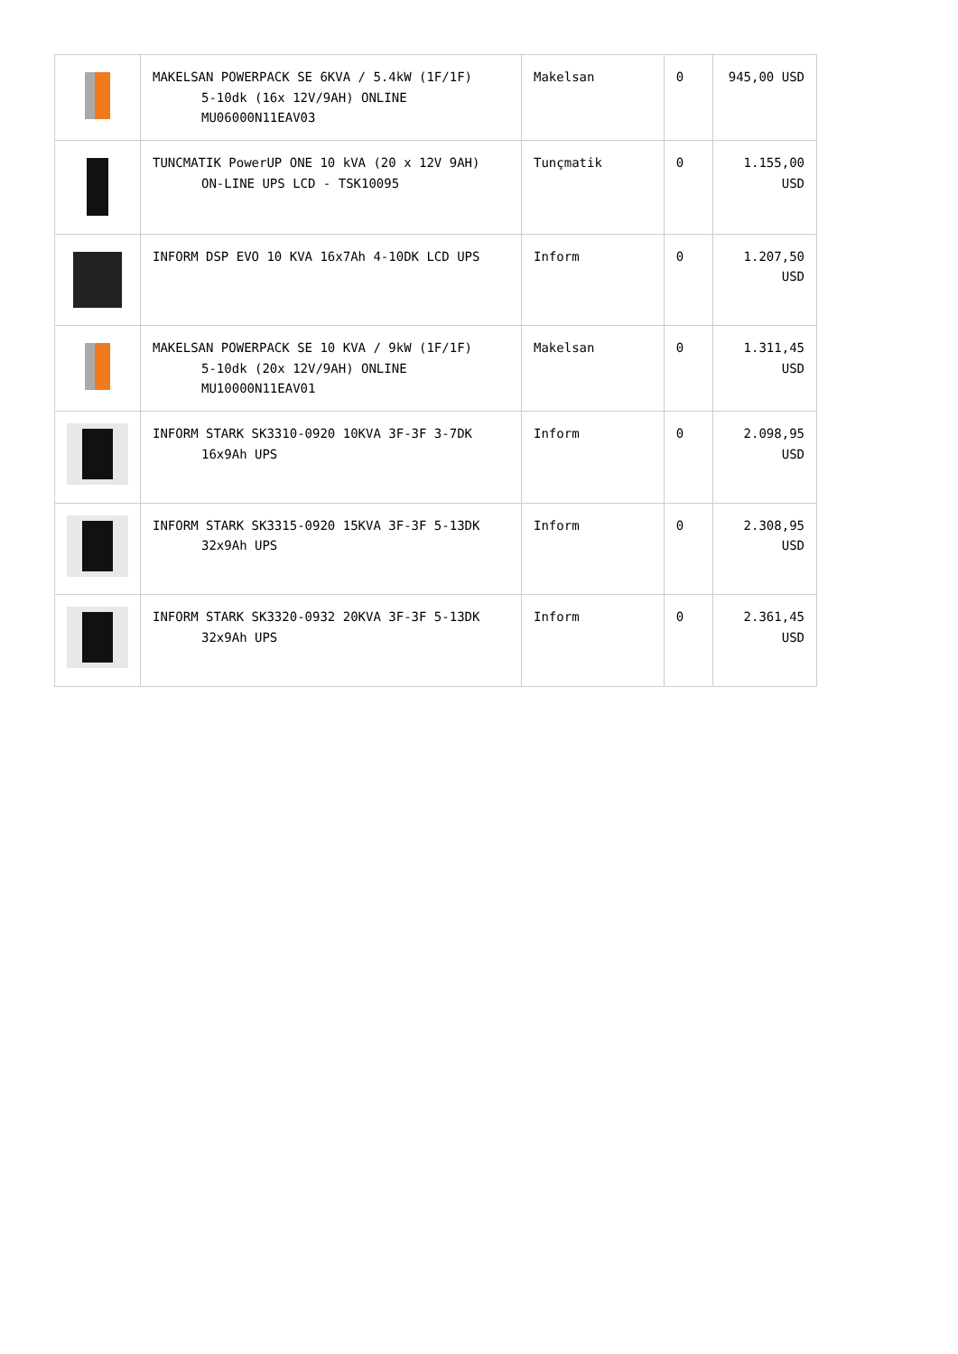| | MAKELSAN POWERPACK SE 6KVA / 5.4kW (1F/1F) 5-10dk (16x 12V/9AH) ONLINE MU06000N11EAV03 | Makelsan | 0 | 945,00 USD |
| | TUNCMATIK PowerUP ONE 10 kVA (20 x 12V 9AH) ON-LINE UPS LCD - TSK10095 | Tunçmatik | 0 | 1.155,00 USD |
| | INFORM DSP EVO 10 KVA 16x7Ah 4-10DK LCD UPS | Inform | 0 | 1.207,50 USD |
| | MAKELSAN POWERPACK SE 10 KVA / 9kW (1F/1F) 5-10dk (20x 12V/9AH) ONLINE MU10000N11EAV01 | Makelsan | 0 | 1.311,45 USD |
| | INFORM STARK SK3310-0920 10KVA 3F-3F 3-7DK 16x9Ah UPS | Inform | 0 | 2.098,95 USD |
| | INFORM STARK SK3315-0920 15KVA 3F-3F 5-13DK 32x9Ah UPS | Inform | 0 | 2.308,95 USD |
| | INFORM STARK SK3320-0932 20KVA 3F-3F 5-13DK 32x9Ah UPS | Inform | 0 | 2.361,45 USD |